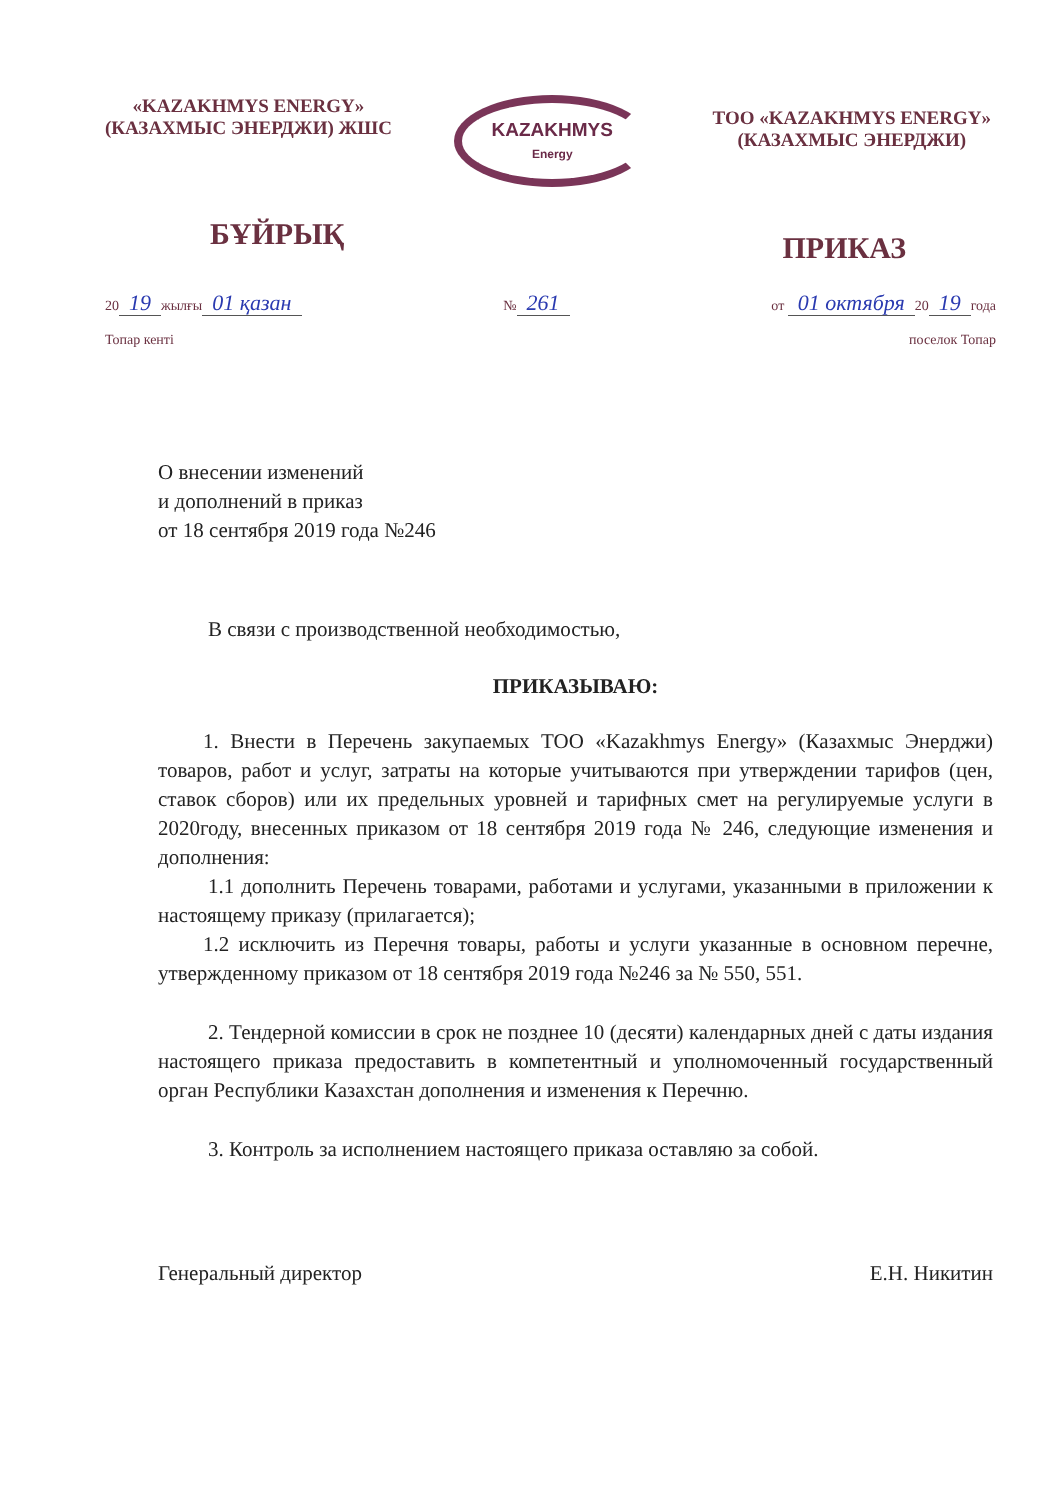«KAZAKHMYS ENERGY»
(КАЗАХМЫС ЭНЕРДЖИ) ЖШС
KAZAKHMYS
Energy
ТОО «KAZAKHMYS ENERGY»
(КАЗАХМЫС ЭНЕРДЖИ)
БҰЙРЫҚ
ПРИКАЗ
20 19 жылғы 01 қазан
Топар кенті
№ 261
от 01 октября 20 19 года
поселок Топар
О внесении изменений
и дополнений в приказ
от 18 сентября 2019 года №246
В связи с производственной необходимостью,
ПРИКАЗЫВАЮ:
1. Внести в Перечень закупаемых ТОО «Kazakhmys Energy» (Казахмыс Энерджи) товаров, работ и услуг, затраты на которые учитываются при утверждении тарифов (цен, ставок сборов) или их предельных уровней и тарифных смет на регулируемые услуги в 2020году, внесенных приказом от 18 сентября 2019 года № 246, следующие изменения и дополнения:
1.1 дополнить Перечень товарами, работами и услугами, указанными в приложении к настоящему приказу (прилагается);
1.2 исключить из Перечня товары, работы и услуги указанные в основном перечне, утвержденному приказом от 18 сентября 2019 года №246 за № 550, 551.
2. Тендерной комиссии в срок не позднее 10 (десяти) календарных дней с даты издания настоящего приказа предоставить в компетентный и уполномоченный государственный орган Республики Казахстан дополнения и изменения к Перечню.
3. Контроль за исполнением настоящего приказа оставляю за собой.
Генеральный директор Е.Н. Никитин